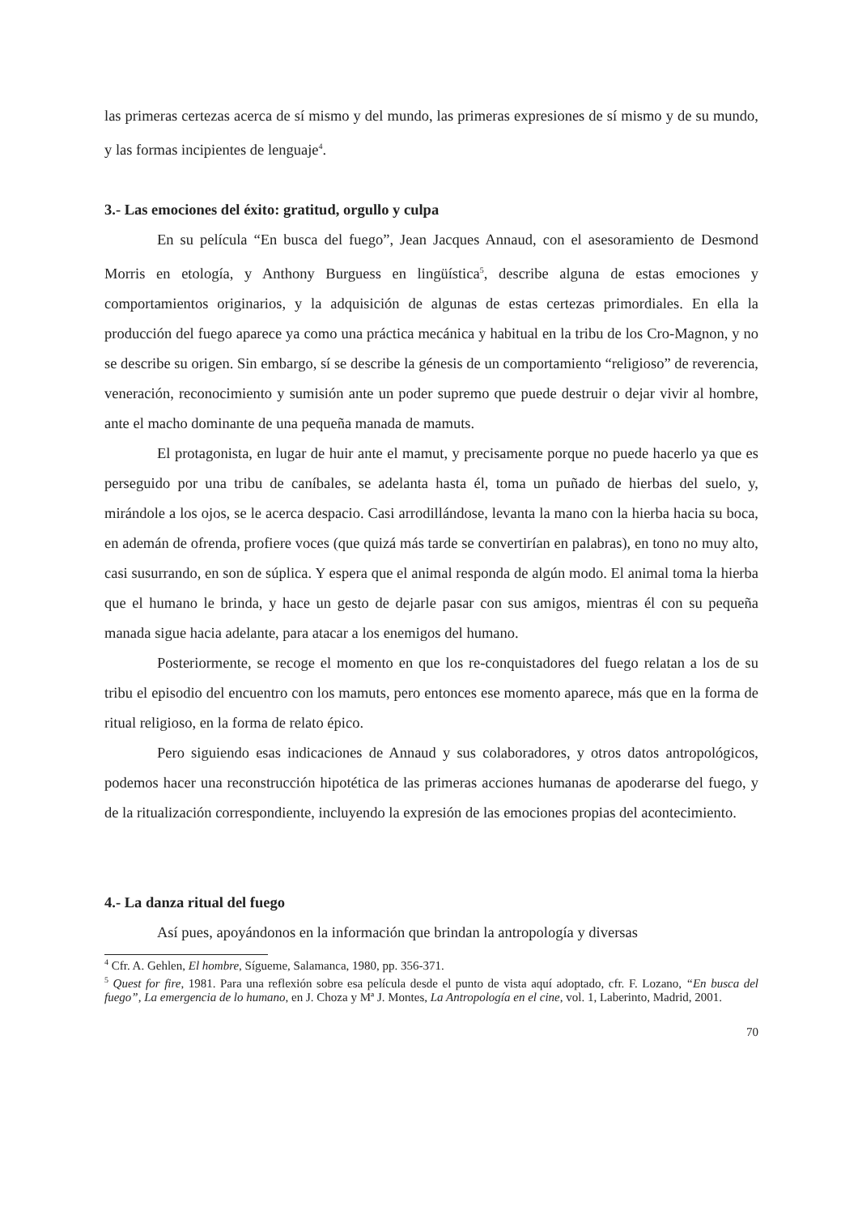las primeras certezas acerca de sí mismo y del mundo, las primeras expresiones de sí mismo y de su mundo, y las formas incipientes de lenguaje<sup>4</sup>.
3.- Las emociones del éxito: gratitud, orgullo y culpa
En su película “En busca del fuego”, Jean Jacques Annaud, con el asesoramiento de Desmond Morris en etología, y Anthony Burguess en lingüística<sup>5</sup>, describe alguna de estas emociones y comportamientos originarios, y la adquisición de algunas de estas certezas primordiales. En ella la producción del fuego aparece ya como una práctica mecánica y habitual en la tribu de los Cro-Magnon, y no se describe su origen. Sin embargo, sí se describe la génesis de un comportamiento “religioso” de reverencia, veneración, reconocimiento y sumisión ante un poder supremo que puede destruir o dejar vivir al hombre, ante el macho dominante de una pequeña manada de mamuts.
El protagonista, en lugar de huir ante el mamut, y precisamente porque no puede hacerlo ya que es perseguido por una tribu de caníbales, se adelanta hasta él, toma un puñado de hierbas del suelo, y, mirándole a los ojos, se le acerca despacio. Casi arrodillándose, levanta la mano con la hierba hacia su boca, en ademán de ofrenda, profiere voces (que quizá más tarde se convertirían en palabras), en tono no muy alto, casi susurrando, en son de súplica. Y espera que el animal responda de algún modo. El animal toma la hierba que el humano le brinda, y hace un gesto de dejarle pasar con sus amigos, mientras él con su pequeña manada sigue hacia adelante, para atacar a los enemigos del humano.
Posteriormente, se recoge el momento en que los re-conquistadores del fuego relatan a los de su tribu el episodio del encuentro con los mamuts, pero entonces ese momento aparece, más que en la forma de ritual religioso, en la forma de relato épico.
Pero siguiendo esas indicaciones de Annaud y sus colaboradores, y otros datos antropológicos, podemos hacer una reconstrucción hipotética de las primeras acciones humanas de apoderarse del fuego, y de la ritualización correspondiente, incluyendo la expresión de las emociones propias del acontecimiento.
4.- La danza ritual del fuego
Así pues, apoyándonos en la información que brindan la antropología y diversas
<sup>4</sup> Cfr. A. Gehlen, El hombre, Sígueme, Salamanca, 1980, pp. 356-371.
<sup>5</sup> Quest for fire, 1981. Para una reflexión sobre esa película desde el punto de vista aquí adoptado, cfr. F. Lozano, “En busca del fuego”, La emergencia de lo humano, en J. Choza y Mª J. Montes, La Antropología en el cine, vol. 1, Laberinto, Madrid, 2001.
70